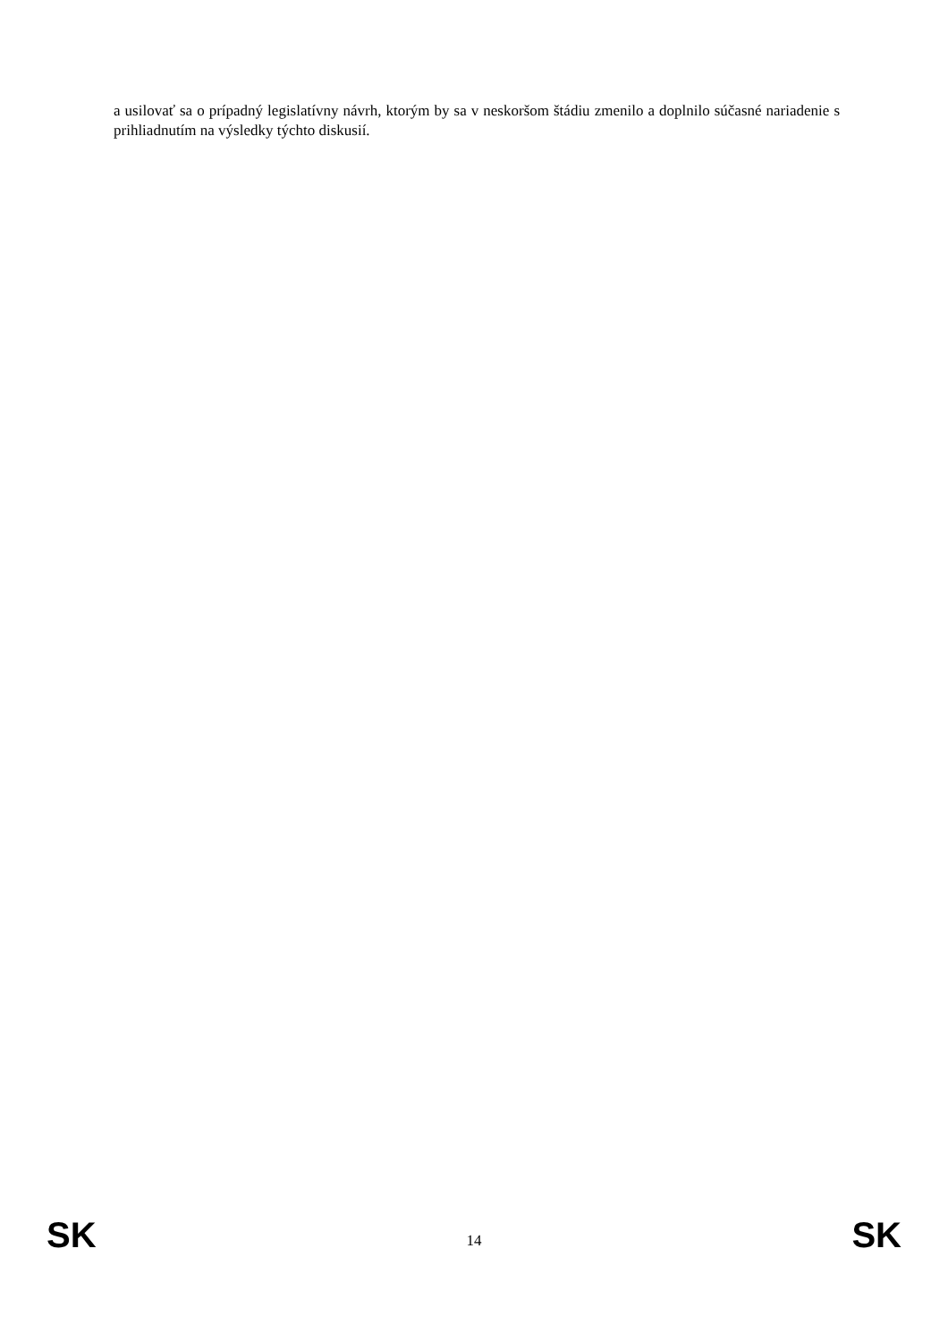a usilovať sa o prípadný legislatívny návrh, ktorým by sa v neskoršom štádiu zmenilo a doplnilo súčasné nariadenie s prihliadnutím na výsledky týchto diskusií.
SK 14 SK